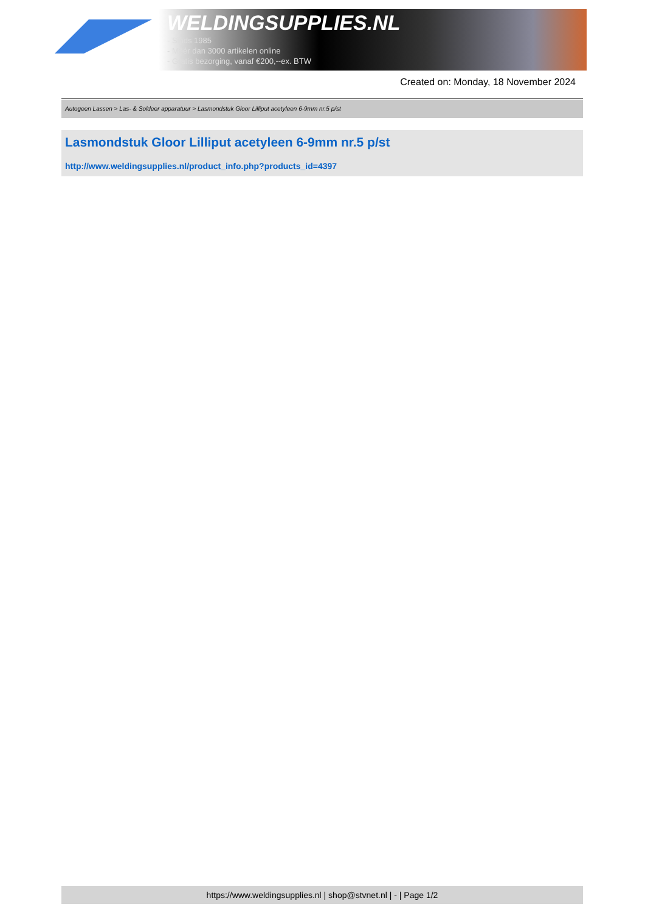WELDINGSUPPLIES.NL
- Sinds 1985
- Méér dan 3000 artikelen online
- Gratis bezorging, vanaf €200,--ex. BTW
Created on: Monday, 18 November 2024
Autogeen Lassen > Las- & Soldeer apparatuur > Lasmondstuk Gloor Lilliput acetyleen 6-9mm nr.5 p/st
Lasmondstuk Gloor Lilliput acetyleen 6-9mm nr.5 p/st
http://www.weldingsupplies.nl/product_info.php?products_id=4397
https://www.weldingsupplies.nl | shop@stvnet.nl | - | Page 1/2